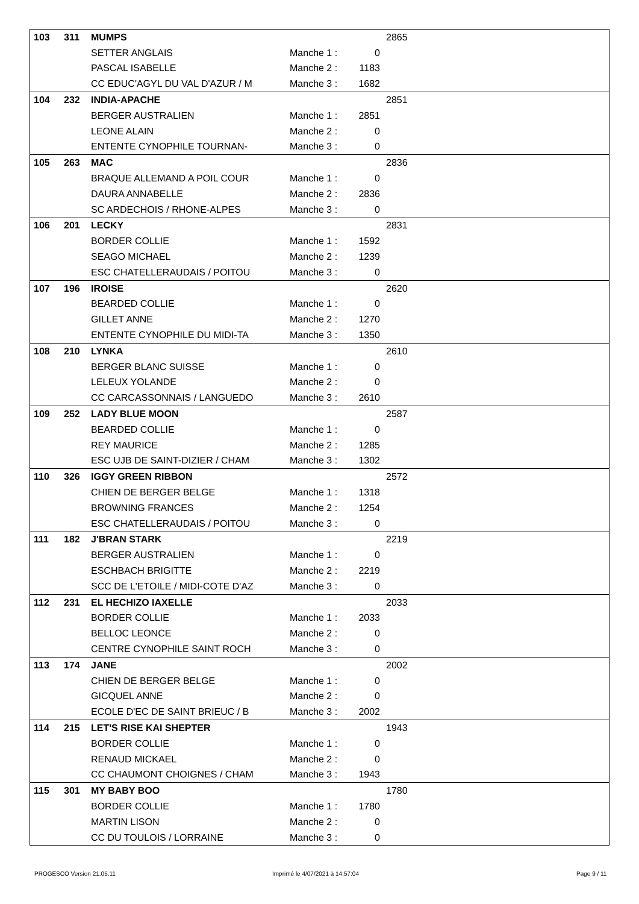| 103 | 311 | MUMPS | | | 2865 |
| | | SETTER ANGLAIS | Manche 1 : | 0 | |
| | | PASCAL ISABELLE | Manche 2 : | 1183 | |
| | | CC EDUC'AGYL DU VAL D'AZUR / M | Manche 3 : | 1682 | |
| 104 | 232 | INDIA-APACHE | | | 2851 |
| | | BERGER AUSTRALIEN | Manche 1 : | 2851 | |
| | | LEONE ALAIN | Manche 2 : | 0 | |
| | | ENTENTE CYNOPHILE TOURNAN- | Manche 3 : | 0 | |
| 105 | 263 | MAC | | | 2836 |
| | | BRAQUE ALLEMAND A POIL COUR | Manche 1 : | 0 | |
| | | DAURA ANNABELLE | Manche 2 : | 2836 | |
| | | SC ARDECHOIS / RHONE-ALPES | Manche 3 : | 0 | |
| 106 | 201 | LECKY | | | 2831 |
| | | BORDER COLLIE | Manche 1 : | 1592 | |
| | | SEAGO MICHAEL | Manche 2 : | 1239 | |
| | | ESC CHATELLERAUDAIS / POITOU | Manche 3 : | 0 | |
| 107 | 196 | IROISE | | | 2620 |
| | | BEARDED COLLIE | Manche 1 : | 0 | |
| | | GILLET ANNE | Manche 2 : | 1270 | |
| | | ENTENTE CYNOPHILE DU MIDI-TA | Manche 3 : | 1350 | |
| 108 | 210 | LYNKA | | | 2610 |
| | | BERGER BLANC SUISSE | Manche 1 : | 0 | |
| | | LELEUX YOLANDE | Manche 2 : | 0 | |
| | | CC CARCASSONNAIS / LANGUEDO | Manche 3 : | 2610 | |
| 109 | 252 | LADY BLUE MOON | | | 2587 |
| | | BEARDED COLLIE | Manche 1 : | 0 | |
| | | REY MAURICE | Manche 2 : | 1285 | |
| | | ESC UJB DE SAINT-DIZIER / CHAM | Manche 3 : | 1302 | |
| 110 | 326 | IGGY GREEN RIBBON | | | 2572 |
| | | CHIEN DE BERGER BELGE | Manche 1 : | 1318 | |
| | | BROWNING FRANCES | Manche 2 : | 1254 | |
| | | ESC CHATELLERAUDAIS / POITOU | Manche 3 : | 0 | |
| 111 | 182 | J'BRAN STARK | | | 2219 |
| | | BERGER AUSTRALIEN | Manche 1 : | 0 | |
| | | ESCHBACH BRIGITTE | Manche 2 : | 2219 | |
| | | SCC DE L'ETOILE / MIDI-COTE D'AZ | Manche 3 : | 0 | |
| 112 | 231 | EL HECHIZO IAXELLE | | | 2033 |
| | | BORDER COLLIE | Manche 1 : | 2033 | |
| | | BELLOC LEONCE | Manche 2 : | 0 | |
| | | CENTRE CYNOPHILE SAINT ROCH | Manche 3 : | 0 | |
| 113 | 174 | JANE | | | 2002 |
| | | CHIEN DE BERGER BELGE | Manche 1 : | 0 | |
| | | GICQUEL ANNE | Manche 2 : | 0 | |
| | | ECOLE D'EC DE SAINT BRIEUC / B | Manche 3 : | 2002 | |
| 114 | 215 | LET'S RISE KAI SHEPTER | | | 1943 |
| | | BORDER COLLIE | Manche 1 : | 0 | |
| | | RENAUD MICKAEL | Manche 2 : | 0 | |
| | | CC CHAUMONT CHOIGNES / CHAM | Manche 3 : | 1943 | |
| 115 | 301 | MY BABY BOO | | | 1780 |
| | | BORDER COLLIE | Manche 1 : | 1780 | |
| | | MARTIN LISON | Manche 2 : | 0 | |
| | | CC DU TOULOIS / LORRAINE | Manche 3 : | 0 | |
PROGESCO Version 21.05.11 Imprimé le 4/07/2021 à 14:57:04 Page 9 / 11